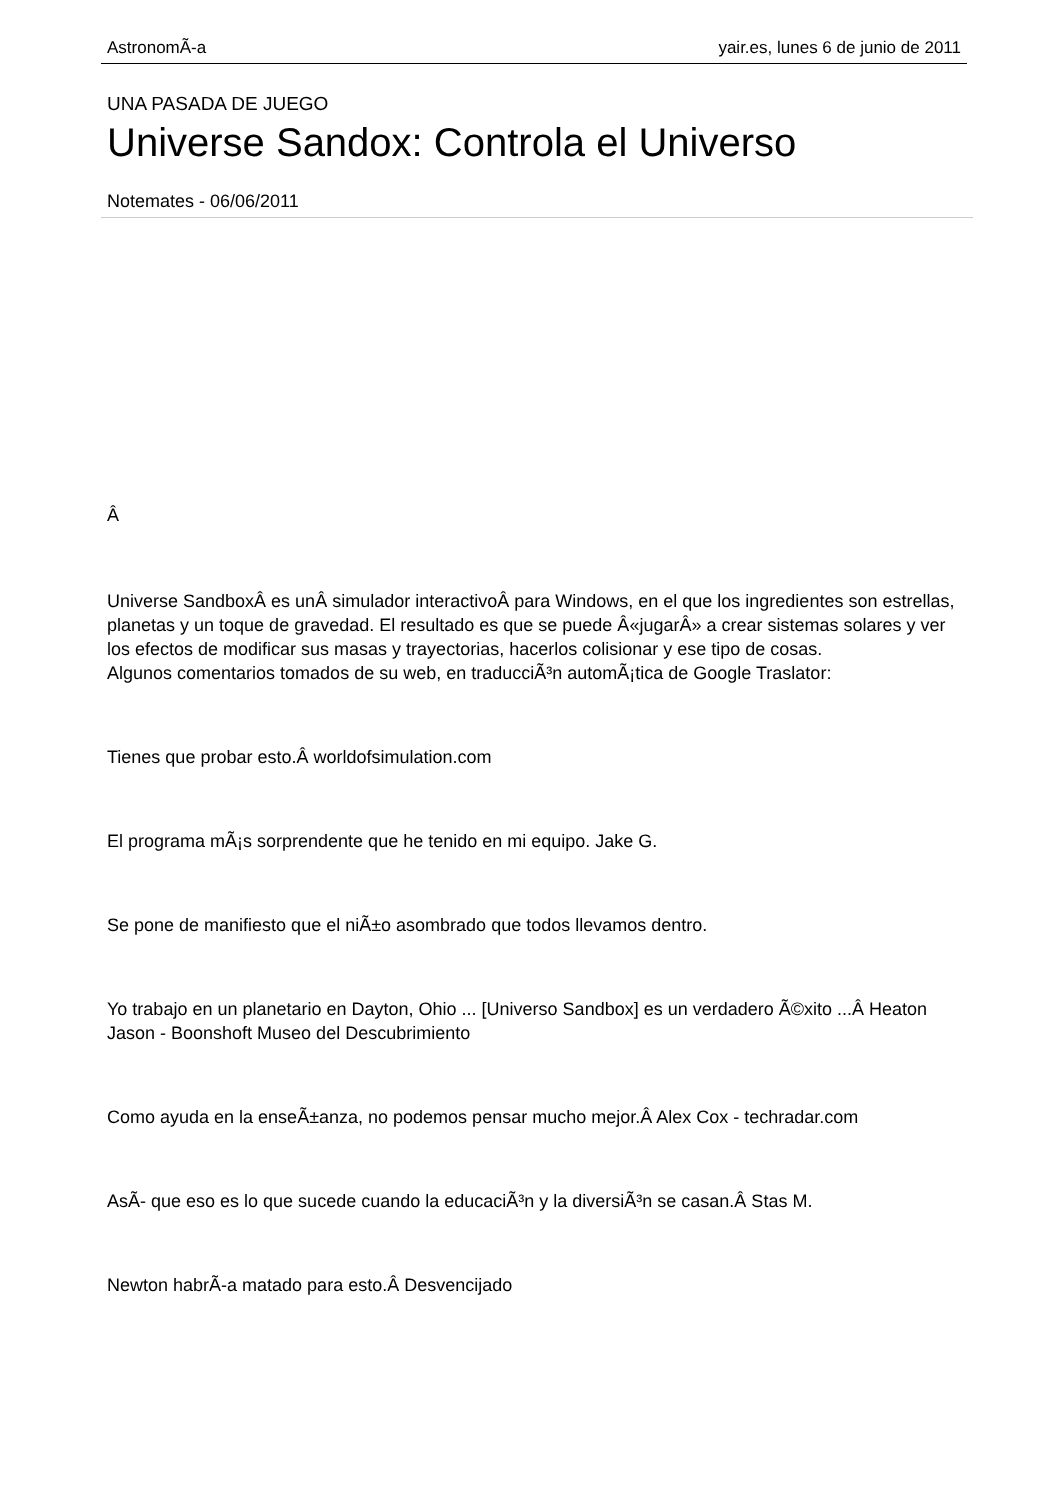AstronomÃ-a yair.es, lunes 6 de junio de 2011
UNA PASADA DE JUEGO
Universe Sandox: Controla el Universo
Notemates - 06/06/2011
Â
Universe SandboxÂ es unÂ simulador interactivoÂ para Windows, en el que los ingredientes son estrellas, planetas y un toque de gravedad. El resultado es que se puede Â«jugarÂ» a crear sistemas solares y ver los efectos de modificar sus masas y trayectorias, hacerlos colisionar y ese tipo de cosas.
Algunos comentarios tomados de su web, en traducciÃ³n automÃ¡tica de Google Traslator:
Tienes que probar esto.Â worldofsimulation.com
El programa mÃ¡s sorprendente que he tenido en mi equipo. Jake G.
Se pone de manifiesto que el niÃ±o asombrado que todos llevamos dentro.
Yo trabajo en un planetario en Dayton, Ohio ... [Universo Sandbox] es un verdadero Ã©xito ...Â Heaton Jason - Boonshoft Museo del Descubrimiento
Como ayuda en la enseÃ±anza, no podemos pensar mucho mejor.Â Alex Cox - techradar.com
AsÃ- que eso es lo que sucede cuando la educaciÃ³n y la diversiÃ³n se casan.Â Stas M.
Newton habrÃ-a matado para esto.Â Desvencijado